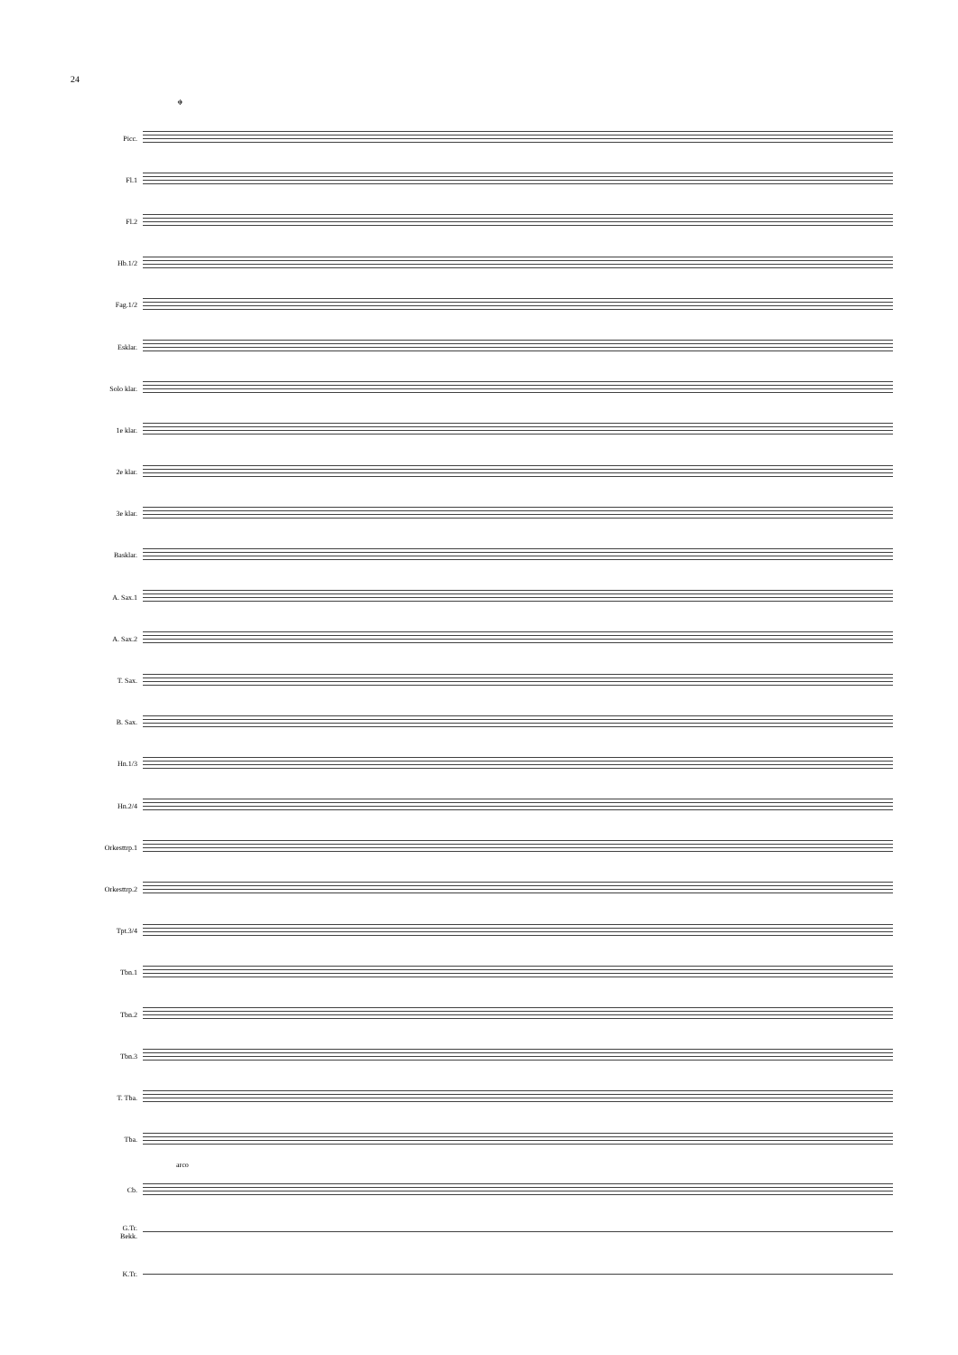24
𝄌
Picc.
Fl.1
Fl.2
Hb.1/2
Fag.1/2
Esklar.
Solo klar.
1e klar.
2e klar.
3e klar.
Basklar.
A. Sax.1
A. Sax.2
T. Sax.
B. Sax.
Hn.1/3
Hn.2/4
Orkesttrp.1
Orkesttrp.2
Tpt.3/4
Tbn.1
Tbn.2
Tbn.3
T. Tba.
Tba.
arco
Cb.
G.Tr.
Bekk.
K.Tr.